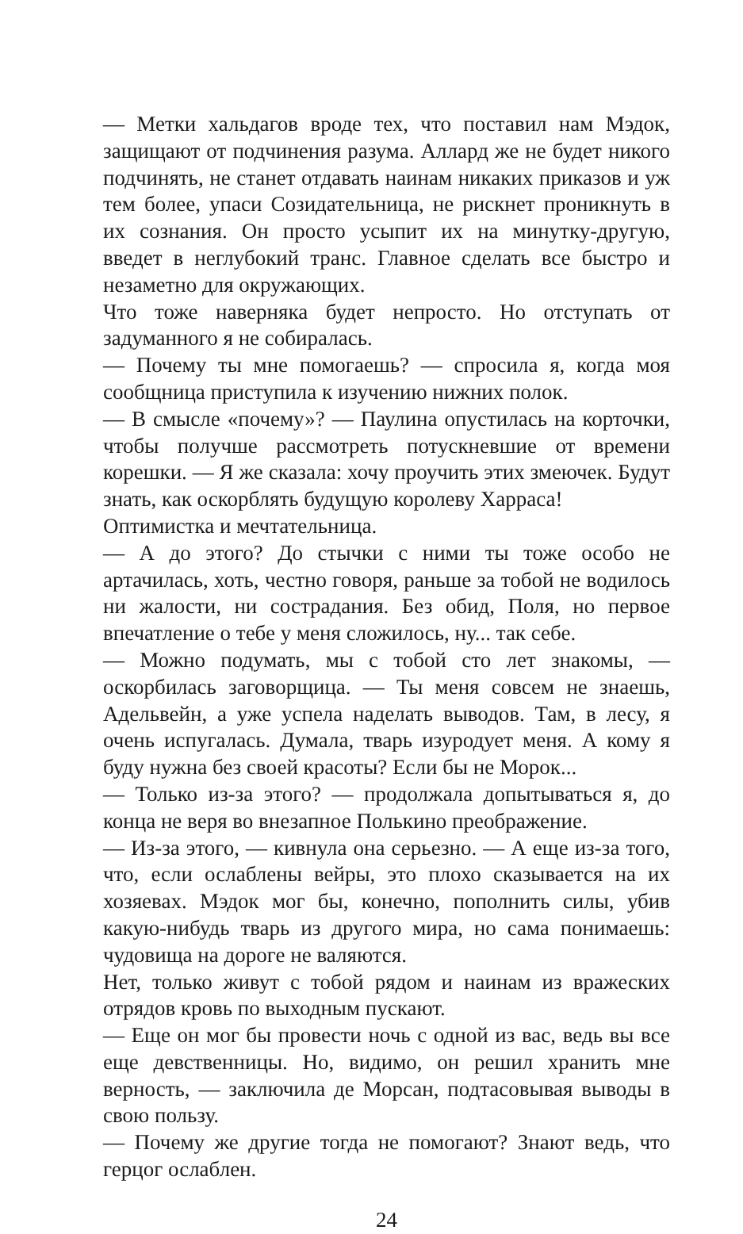— Метки хальдагов вроде тех, что поставил нам Мэдок, защищают от подчинения разума. Аллард же не будет никого подчинять, не станет отдавать наинам никаких приказов и уж тем более, упаси Созидательница, не рискнет проникнуть в их сознания. Он просто усыпит их на минутку-другую, введет в неглубокий транс. Главное сделать все быстро и незаметно для окружающих.
Что тоже наверняка будет непросто. Но отступать от задуманного я не собиралась.
— Почему ты мне помогаешь? — спросила я, когда моя сообщница приступила к изучению нижних полок.
— В смысле «почему»? — Паулина опустилась на корточки, чтобы получше рассмотреть потускневшие от времени корешки. — Я же сказала: хочу проучить этих змеючек. Будут знать, как оскорблять будущую королеву Харраса!
Оптимистка и мечтательница.
— А до этого? До стычки с ними ты тоже особо не артачилась, хоть, честно говоря, раньше за тобой не водилось ни жалости, ни сострадания. Без обид, Поля, но первое впечатление о тебе у меня сложилось, ну... так себе.
— Можно подумать, мы с тобой сто лет знакомы, — оскорбилась заговорщица. — Ты меня совсем не знаешь, Адельвейн, а уже успела наделать выводов. Там, в лесу, я очень испугалась. Думала, тварь изуродует меня. А кому я буду нужна без своей красоты? Если бы не Морок...
— Только из-за этого? — продолжала допытываться я, до конца не веря во внезапное Полькино преображение.
— Из-за этого, — кивнула она серьезно. — А еще из-за того, что, если ослаблены вейры, это плохо сказывается на их хозяевах. Мэдок мог бы, конечно, пополнить силы, убив какую-нибудь тварь из другого мира, но сама понимаешь: чудовища на дороге не валяются.
Нет, только живут с тобой рядом и наинам из вражеских отрядов кровь по выходным пускают.
— Еще он мог бы провести ночь с одной из вас, ведь вы все еще девственницы. Но, видимо, он решил хранить мне верность, — заключила де Морсан, подтасовывая выводы в свою пользу.
— Почему же другие тогда не помогают? Знают ведь, что герцог ослаблен.
24